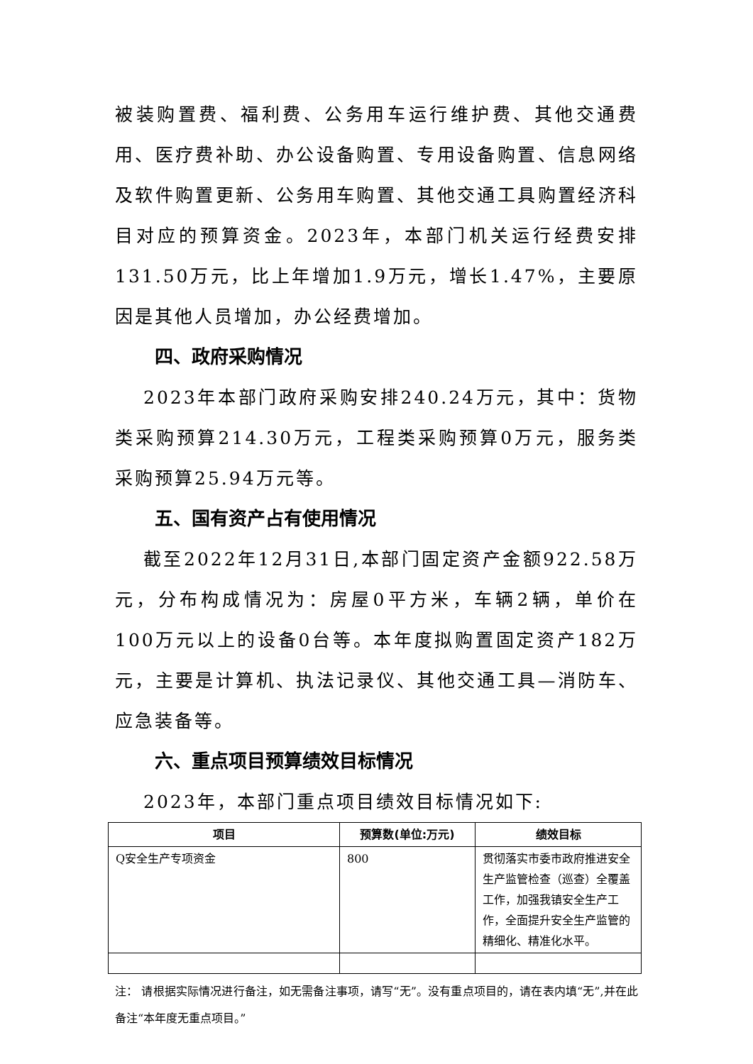被装购置费、福利费、公务用车运行维护费、其他交通费用、医疗费补助、办公设备购置、专用设备购置、信息网络及软件购置更新、公务用车购置、其他交通工具购置经济科目对应的预算资金。2023年，本部门机关运行经费安排131.50万元，比上年增加1.9万元，增长1.47%，主要原因是其他人员增加，办公经费增加。
四、政府采购情况
2023年本部门政府采购安排240.24万元，其中：货物类采购预算214.30万元，工程类采购预算0万元，服务类采购预算25.94万元等。
五、国有资产占有使用情况
截至2022年12月31日,本部门固定资产金额922.58万元，分布构成情况为：房屋0平方米，车辆2辆，单价在100万元以上的设备0台等。本年度拟购置固定资产182万元，主要是计算机、执法记录仪、其他交通工具—消防车、应急装备等。
六、重点项目预算绩效目标情况
2023年，本部门重点项目绩效目标情况如下:
| 项目 | 预算数(单位:万元) | 绩效目标 |
| --- | --- | --- |
| Q安全生产专项资金 | 800 | 贯彻落实市委市政府推进安全生产监管检查（巡查）全覆盖工作，加强我镇安全生产工作，全面提升安全生产监管的精细化、精准化水平。 |
注： 请根据实际情况进行备注，如无需备注事项，请写“无”。没有重点项目的，请在表内填“无”,并在此备注“本年度无重点项目。”